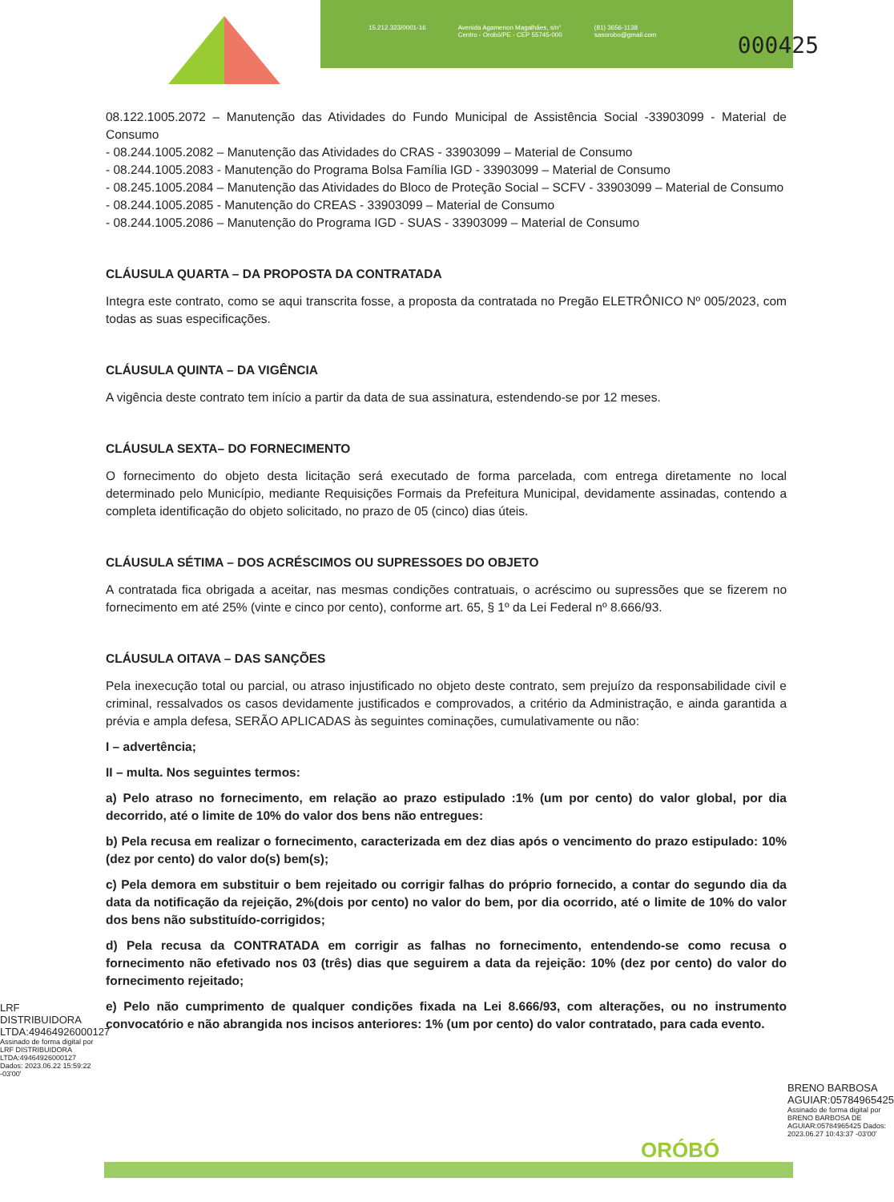15.212.323/0001-16 Avenida Agamenon Magalhães, s/n°
Centro - Orobó/PE - CEP 55745-000 (81) 3656-1138
sasorobo@gmail.com
000425
08.122.1005.2072 – Manutenção das Atividades do Fundo Municipal de Assistência Social -33903099 - Material de Consumo
- 08.244.1005.2082 – Manutenção das Atividades do CRAS - 33903099 – Material de Consumo
- 08.244.1005.2083 - Manutenção do Programa Bolsa Família IGD - 33903099 – Material de Consumo
- 08.245.1005.2084 – Manutenção das Atividades do Bloco de Proteção Social – SCFV - 33903099 – Material de Consumo
- 08.244.1005.2085 - Manutenção do CREAS - 33903099 – Material de Consumo
- 08.244.1005.2086 – Manutenção do Programa IGD - SUAS - 33903099 – Material de Consumo
CLÁUSULA QUARTA – DA PROPOSTA DA CONTRATADA
Integra este contrato, como se aqui transcrita fosse, a proposta da contratada no Pregão ELETRÔNICO Nº 005/2023, com todas as suas especificações.
CLÁUSULA QUINTA – DA VIGÊNCIA
A vigência deste contrato tem início a partir da data de sua assinatura, estendendo-se por 12 meses.
CLÁUSULA SEXTA– DO FORNECIMENTO
O fornecimento do objeto desta licitação será executado de forma parcelada, com entrega diretamente no local determinado pelo Município, mediante Requisições Formais da Prefeitura Municipal, devidamente assinadas, contendo a completa identificação do objeto solicitado, no prazo de 05 (cinco) dias úteis.
CLÁUSULA SÉTIMA – DOS ACRÉSCIMOS OU SUPRESSOES DO OBJETO
A contratada fica obrigada a aceitar, nas mesmas condições contratuais, o acréscimo ou supressões que se fizerem no fornecimento em até 25% (vinte e cinco por cento), conforme art. 65, § 1º da Lei Federal nº 8.666/93.
CLÁUSULA OITAVA – DAS SANÇÕES
Pela inexecução total ou parcial, ou atraso injustificado no objeto deste contrato, sem prejuízo da responsabilidade civil e criminal, ressalvados os casos devidamente justificados e comprovados, a critério da Administração, e ainda garantida a prévia e ampla defesa, SERÃO APLICADAS às seguintes cominações, cumulativamente ou não:
I – advertência;
II – multa. Nos seguintes termos:
a) Pelo atraso no fornecimento, em relação ao prazo estipulado :1% (um por cento) do valor global, por dia decorrido, até o limite de 10% do valor dos bens não entregues:
b) Pela recusa em realizar o fornecimento, caracterizada em dez dias após o vencimento do prazo estipulado: 10%(dez por cento) do valor do(s) bem(s);
c) Pela demora em substituir o bem rejeitado ou corrigir falhas do próprio fornecido, a contar do segundo dia da data da notificação da rejeição, 2%(dois por cento) no valor do bem, por dia ocorrido, até o limite de 10% do valor dos bens não substituído-corrigidos;
d) Pela recusa da CONTRATADA em corrigir as falhas no fornecimento, entendendo-se como recusa o fornecimento não efetivado nos 03 (três) dias que seguirem a data da rejeição: 10% (dez por cento) do valor do fornecimento rejeitado;
e) Pelo não cumprimento de qualquer condições fixada na Lei 8.666/93, com alterações, ou no instrumento convocatório e não abrangida nos incisos anteriores: 1% (um por cento) do valor contratado, para cada evento.
LRF DISTRIBUIDORA LTDA:49464926000127
Assinado de forma digital por LRF DISTRIBUIDORA LTDA:49464926000127 Dados: 2023.06.22 15:59:22 -03'00'
BRENO BARBOSA AGUIAR:05784965425
Assinado de forma digital por BRENO BARBOSA DE AGUIAR:05784965425 Dados: 2023.06.27 10:43:37 -03'00'
ORÓBÓ